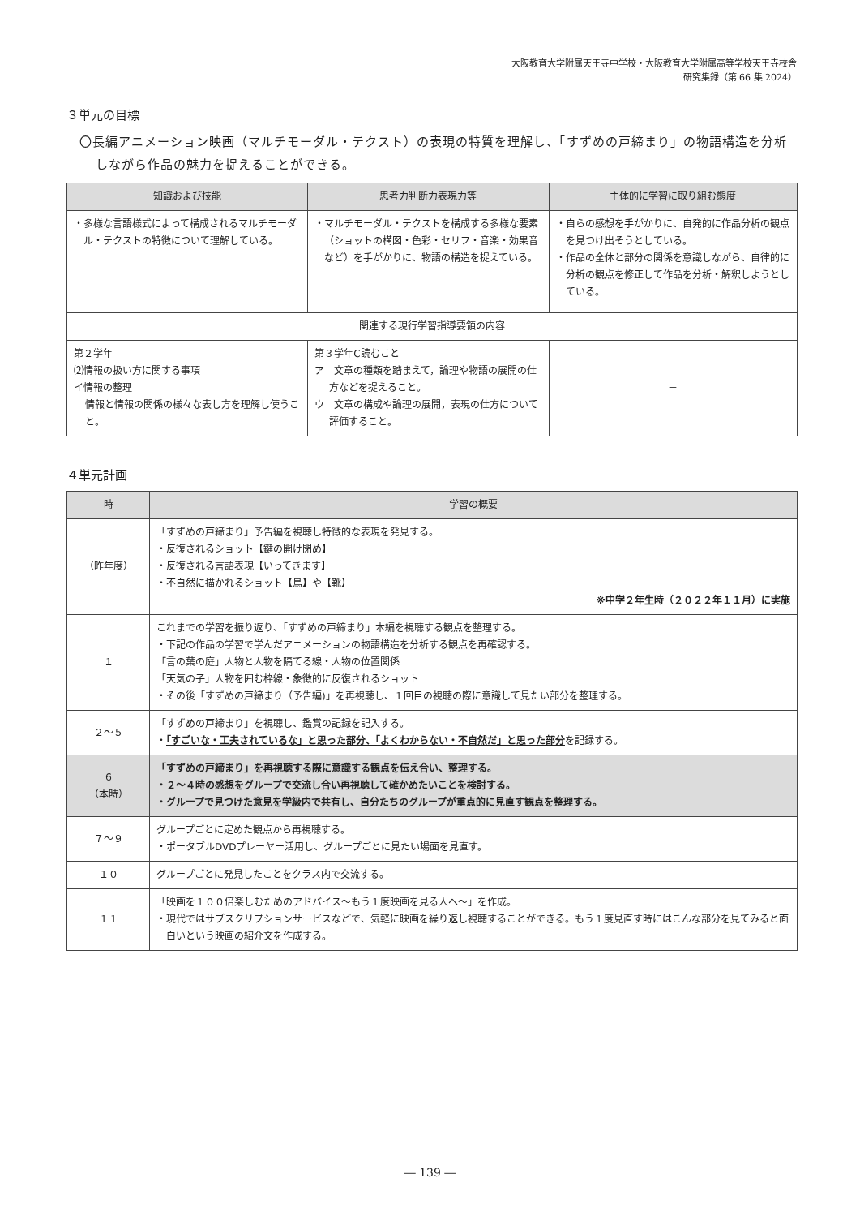大阪教育大学附属天王寺中学校・大阪教育大学附属高等学校天王寺校舎
研究集録（第 66 集 2024）
３単元の目標
〇長編アニメーション映画（マルチモーダル・テクスト）の表現の特質を理解し、「すずめの戸締まり」の物語構造を分析しながら作品の魅力を捉えることができる。
| 知識および技能 | 思考力判断力表現力等 | 主体的に学習に取り組む態度 |
| --- | --- | --- |
| ・多様な言語様式によって構成されるマルチモーダル・テクストの特徴について理解している。 | ・マルチモーダル・テクストを構成する多様な要素（ショットの構図・色彩・セリフ・音楽・効果音など）を手がかりに、物語の構造を捉えている。 | ・自らの感想を手がかりに、自発的に作品分析の観点を見つけ出そうとしている。 ・作品の全体と部分の関係を意識しながら、自律的に分析の観点を修正して作品を分析・解釈しようとしている。 |
| 関連する現行学習指導要領の内容 | | |
| 第２学年 ⑵情報の扱い方に関する事項 イ情報の整理 情報と情報の関係の様々な表し方を理解し使うこと。 | 第３学年C読むこと ア 文章の種類を踏まえて，論理や物語の展開の仕方などを捉えること。 ウ 文章の構成や論理の展開，表現の仕方について評価すること。 | － |
４単元計画
| 時 | 学習の概要 |
| --- | --- |
| （昨年度） | 「すずめの戸締まり」予告編を視聴し特徴的な表現を発見する。 ・反復されるショット【鍵の開け閉め】 ・反復される言語表現【いってきます】 ・不自然に描かれるショット【鳥】や【靴】 ※中学２年生時（２０２２年１１月）に実施 |
| １ | これまでの学習を振り返り、「すずめの戸締まり」本編を視聴する観点を整理する。 ・下記の作品の学習で学んだアニメーションの物語構造を分析する観点を再確認する。 「言の葉の庭」人物と人物を隔てる線・人物の位置関係 「天気の子」人物を囲む枠線・象徴的に反復されるショット ・その後「すずめの戸締まり（予告編)」を再視聴し、１回目の視聴の際に意識して見たい部分を整理する。 |
| ２～５ | 「すずめの戸締まり」を視聴し、鑑賞の記録を記入する。 ・ 「すごいな・工夫されているな」と思った部分、「よくわからない・不自然だ」と思った部分 を記録する。 |
| ６ （本時） | 「すずめの戸締まり」を再視聴する際に意識する観点を伝え合い、整理する。 ・２～４時の感想をグループで交流し合い再視聴して確かめたいことを検討する。 ・グループで見つけた意見を学級内で共有し、自分たちのグループが重点的に見直す観点を整理する。 |
| ７～９ | グループごとに定めた観点から再視聴する。 ・ポータブルDVDプレーヤー活用し、グループごとに見たい場面を見直す。 |
| １０ | グループごとに発見したことをクラス内で交流する。 |
| １１ | 「映画を１００倍楽しむためのアドバイス～もう１度映画を見る人へ～」を作成。 ・現代ではサブスクリプションサービスなどで、気軽に映画を繰り返し視聴することができる。もう１度見直す時にはこんな部分を見てみると面白いという映画の紹介文を作成する。 |
― 139 ―